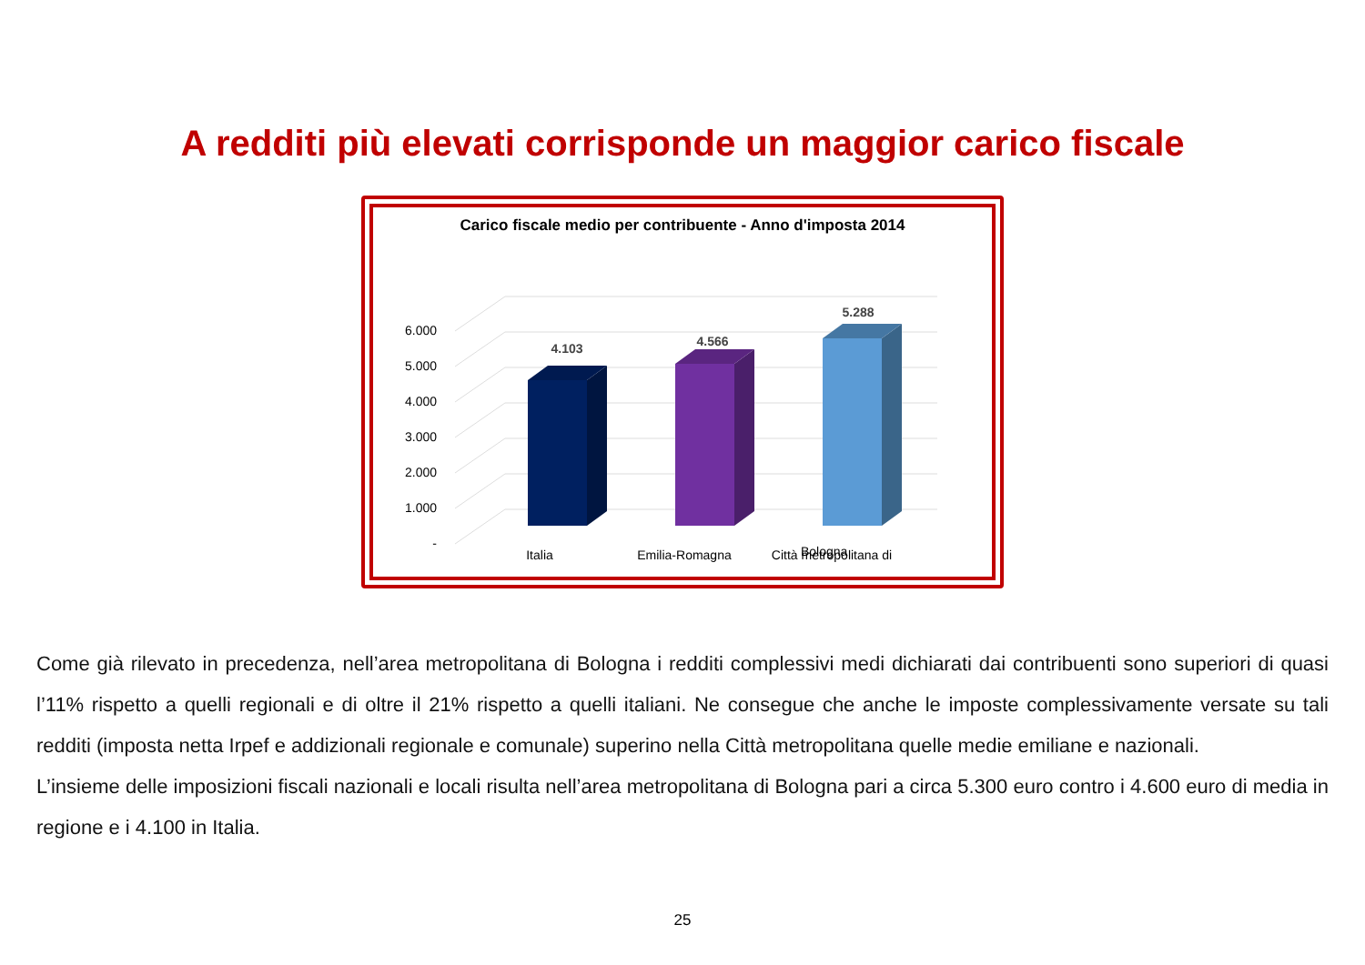A redditi più elevati corrisponde un maggior carico fiscale
Carico fiscale medio per contribuente - Anno d'imposta 2014
6.000
5.000
4.000
3.000
2.000
1.000
-
4.103
4.566
5.288
Italia
Emilia-Romagna
Città metropolitana di
Bologna
Come già rilevato in precedenza, nell’area metropolitana di Bologna i redditi complessivi medi dichiarati dai contribuenti sono superiori di quasi l’11% rispetto a quelli regionali e di oltre il 21% rispetto a quelli italiani. Ne consegue che anche le imposte complessivamente versate su tali redditi (imposta netta Irpef e addizionali regionale e comunale) superino nella Città metropolitana quelle medie emiliane e nazionali.
L’insieme delle imposizioni fiscali nazionali e locali risulta nell’area metropolitana di Bologna pari a circa 5.300 euro contro i 4.600 euro di media in regione e i 4.100 in Italia.
25